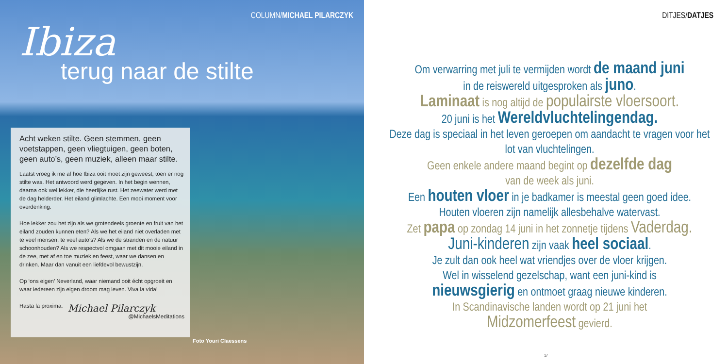COLUMN/MICHAEL PILARCZYK
Ibiza
terug naar de stilte
Acht weken stilte. Geen stemmen, geen voetstappen, geen vliegtuigen, geen boten, geen auto’s, geen muziek, alleen maar stilte.
Laatst vroeg ik me af hoe Ibiza ooit moet zijn geweest, toen er nog stilte was. Het antwoord werd gegeven. In het begin wennen, daarna ook wel lekker, die heerlijke rust. Het zeewater werd met de dag helderder. Het eiland glimlachte. Een mooi moment voor overdenking.
Hoe lekker zou het zijn als we grotendeels groente en fruit van het eiland zouden kunnen eten? Als we het eiland niet overladen met te veel mensen, te veel auto’s? Als we de stranden en de natuur schoonhouden? Als we respectvol omgaan met dit mooie eiland in de zee, met af en toe muziek en feest, waar we dansen en drinken. Maar dan vanuit een liefdevol bewustzijn.
Op ‘ons eigen’ Neverland, waar niemand ooit écht opgroeit en waar iedereen zijn eigen droom mag leven. Viva la vida!
Hasta la proxima.
Michael Pilarczyk
@MichaelsMeditations
Foto Youri Claessens
DITJES/DATJES
Om verwarring met juli te vermijden wordt de maand juni
in de reiswereld uitgesproken als juno.
Laminaat is nog altijd de populairste vloersoort.
20 juni is het Wereldvluchtelingendag.
Deze dag is speciaal in het leven geroepen om aandacht te vragen voor het lot van vluchtelingen.
Geen enkele andere maand begint op dezelfde dag
van de week als juni.
Een houten vloer in je badkamer is meestal geen goed idee.
Houten vloeren zijn namelijk allesbehalve watervast.
Zet papa op zondag 14 juni in het zonnetje tijdens Vaderdag.
Juni-kinderen zijn vaak heel sociaal.
Je zult dan ook heel wat vriendjes over de vloer krijgen.
Wel in wisselend gezelschap, want een juni-kind is
nieuwsgierig en ontmoet graag nieuwe kinderen.
In Scandinavische landen wordt op 21 juni het
Midzomerfeest gevierd.
17